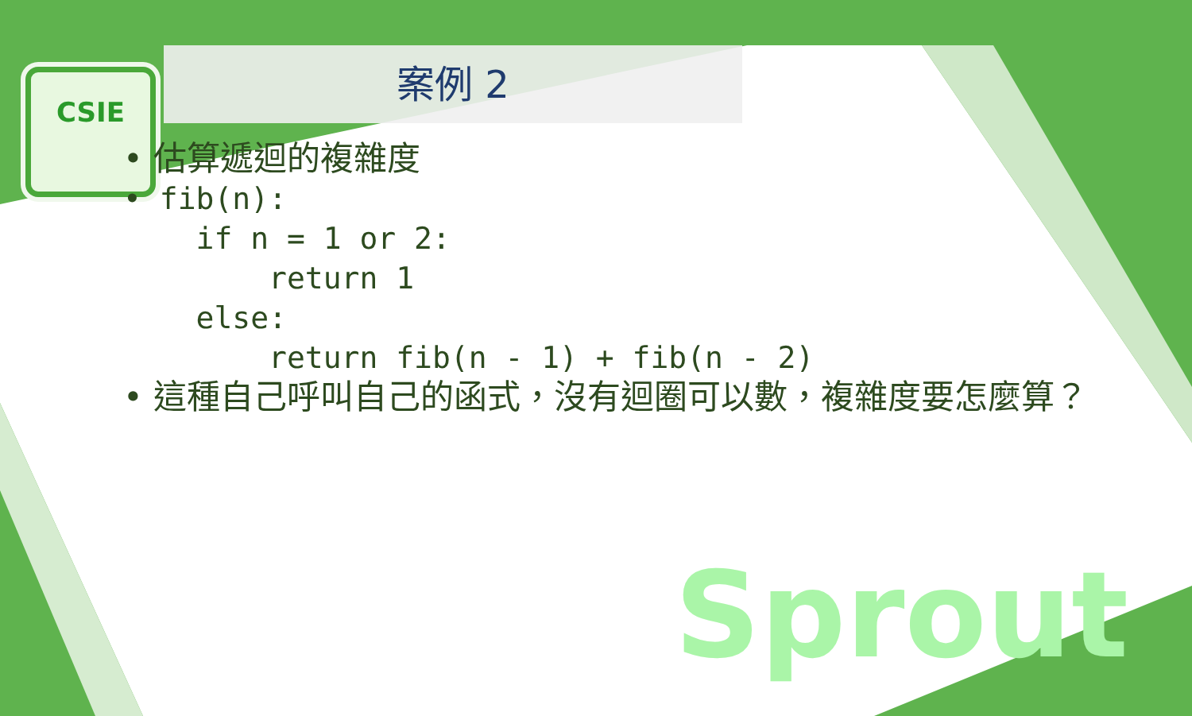CSIE
案例 2
• 估算遞迴的複雜度
• fib(n):
if n = 1 or 2:
return 1
else:
return fib(n - 1) + fib(n - 2)
• 這種自己呼叫自己的函式，沒有迴圈可以數，複雜度要怎麼算？
Sprout